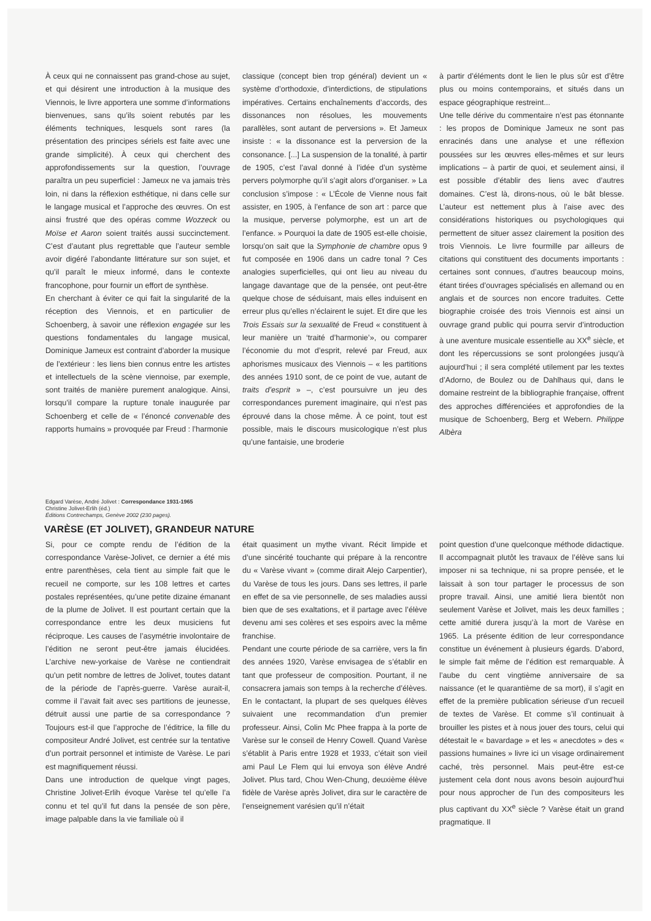À ceux qui ne connaissent pas grand-chose au sujet, et qui désirent une introduction à la musique des Viennois, le livre apportera une somme d’informations bienvenues, sans qu’ils soient rebutés par les éléments techniques, lesquels sont rares (la présentation des principes sériels est faite avec une grande simplicité). À ceux qui cherchent des approfondissements sur la question, l’ouvrage paraîtra un peu superficiel : Jameux ne va jamais très loin, ni dans la réflexion esthétique, ni dans celle sur le langage musical et l’approche des œuvres. On est ainsi frustré que des opéras comme Wozzeck ou Moïse et Aaron soient traités aussi succinctement. C’est d’autant plus regrettable que l’auteur semble avoir digéré l’abondante littérature sur son sujet, et qu’il paraît le mieux informé, dans le contexte francophone, pour fournir un effort de synthèse.
En cherchant à éviter ce qui fait la singularité de la réception des Viennois, et en particulier de Schoenberg, à savoir une réflexion engagée sur les questions fondamentales du langage musical, Dominique Jameux est contraint d’aborder la musique de l’extérieur : les liens bien connus entre les artistes et intellectuels de la scène viennoise, par exemple, sont traités de manière purement analogique. Ainsi, lorsqu’il compare la rupture tonale inaugurée par Schoenberg et celle de « l’énoncé convenable des rapports humains » provoquée par Freud : l’harmonie
classique (concept bien trop général) devient un « système d’orthodoxie, d’interdictions, de stipulations impératives. Certains enchaînements d’accords, des dissonances non résolues, les mouvements parallèles, sont autant de perversions ». Et Jameux insiste : « la dissonance est la perversion de la consonance. [...] La suspension de la tonalité, à partir de 1905, c’est l’aval donné à l’idée d’un système pervers polymorphe qu’il s’agit alors d’organiser. » La conclusion s’impose : « L’École de Vienne nous fait assister, en 1905, à l’enfance de son art : parce que la musique, perverse polymorphe, est un art de l’enfance. » Pourquoi la date de 1905 est-elle choisie, lorsqu’on sait que la Symphonie de chambre opus 9 fut composée en 1906 dans un cadre tonal ? Ces analogies superficielles, qui ont lieu au niveau du langage davantage que de la pensée, ont peut-être quelque chose de séduisant, mais elles induisent en erreur plus qu’elles n’éclairent le sujet. Et dire que les Trois Essais sur la sexualité de Freud « constituent à leur manière un ‘traité d’harmonie’», ou comparer l’économie du mot d’esprit, relevé par Freud, aux aphorismes musicaux des Viennois – « les partitions des années 1910 sont, de ce point de vue, autant de traits d’esprit » –, c’est poursuivre un jeu des correspondances purement imaginaire, qui n’est pas éprouvé dans la chose même. À ce point, tout est possible, mais le discours musicologique n’est plus qu’une fantaisie, une broderie
à partir d’éléments dont le lien le plus sûr est d’être plus ou moins contemporains, et situés dans un espace géographique restreint...
Une telle dérive du commentaire n’est pas étonnante : les propos de Dominique Jameux ne sont pas enracinés dans une analyse et une réflexion poussées sur les œuvres elles-mêmes et sur leurs implications – à partir de quoi, et seulement ainsi, il est possible d’établir des liens avec d’autres domaines. C’est là, dirons-nous, où le bât blesse. L’auteur est nettement plus à l’aise avec des considérations historiques ou psychologiques qui permettent de situer assez clairement la position des trois Viennois. Le livre fourmille par ailleurs de citations qui constituent des documents importants : certaines sont connues, d’autres beaucoup moins, étant tirées d’ouvrages spécialisés en allemand ou en anglais et de sources non encore traduites. Cette biographie croisée des trois Viennois est ainsi un ouvrage grand public qui pourra servir d’introduction à une aventure musicale essentielle au XX<sup>e</sup> siècle, et dont les répercussions se sont prolongées jusqu’à aujourd’hui ; il sera complété utilement par les textes d’Adorno, de Boulez ou de Dahlhaus qui, dans le domaine restreint de la bibliographie française, offrent des approches différenciées et approfondies de la musique de Schoenberg, Berg et Webern. Philippe Albèra
Edgard Varèse, André Jolivet : Correspondance 1931-1965
Christine Jolivet-Erlih (éd.)
Éditions Contrechamps, Genève 2002 (230 pages).
VARÈSE (ET JOLIVET), GRANDEUR NATURE
Si, pour ce compte rendu de l’édition de la correspondance Varèse-Jolivet, ce dernier a été mis entre parenthèses, cela tient au simple fait que le recueil ne comporte, sur les 108 lettres et cartes postales représentées, qu’une petite dizaine émanant de la plume de Jolivet. Il est pourtant certain que la correspondance entre les deux musiciens fut réciproque. Les causes de l’asymétrie involontaire de l’édition ne seront peut-être jamais élucidées. L’archive new-yorkaise de Varèse ne contiendrait qu’un petit nombre de lettres de Jolivet, toutes datant de la période de l’après-guerre. Varèse aurait-il, comme il l’avait fait avec ses partitions de jeunesse, détruit aussi une partie de sa correspondance ? Toujours est-il que l’approche de l’éditrice, la fille du compositeur André Jolivet, est centrée sur la tentative d’un portrait personnel et intimiste de Varèse. Le pari est magnifiquement réussi.
Dans une introduction de quelque vingt pages, Christine Jolivet-Erlih évoque Varèse tel qu’elle l’a connu et tel qu’il fut dans la pensée de son père, image palpable dans la vie familiale où il
était quasiment un mythe vivant. Récit limpide et d’une sincérité touchante qui prépare à la rencontre du « Varèse vivant » (comme dirait Alejo Carpentier), du Varèse de tous les jours. Dans ses lettres, il parle en effet de sa vie personnelle, de ses maladies aussi bien que de ses exaltations, et il partage avec l’élève devenu ami ses colères et ses espoirs avec la même franchise.
Pendant une courte période de sa carrière, vers la fin des années 1920, Varèse envisagea de s’établir en tant que professeur de composition. Pourtant, il ne consacrera jamais son temps à la recherche d’élèves. En le contactant, la plupart de ses quelques élèves suivaient une recommandation d’un premier professeur. Ainsi, Colin Mc Phee frappa à la porte de Varèse sur le conseil de Henry Cowell. Quand Varèse s’établit à Paris entre 1928 et 1933, c’était son vieil ami Paul Le Flem qui lui envoya son élève André Jolivet. Plus tard, Chou Wen-Chung, deuxième élève fidèle de Varèse après Jolivet, dira sur le caractère de l’enseignement varésien qu’il n’était
point question d’une quelconque méthode didactique. Il accompagnait plutôt les travaux de l’élève sans lui imposer ni sa technique, ni sa propre pensée, et le laissait à son tour partager le processus de son propre travail. Ainsi, une amitié liera bientôt non seulement Varèse et Jolivet, mais les deux familles ; cette amitié durera jusqu’à la mort de Varèse en 1965. La présente édition de leur correspondance constitue un événement à plusieurs égards. D’abord, le simple fait même de l’édition est remarquable. À l’aube du cent vingtième anniversaire de sa naissance (et le quarantième de sa mort), il s’agit en effet de la première publication sérieuse d’un recueil de textes de Varèse. Et comme s’il continuait à brouiller les pistes et à nous jouer des tours, celui qui détestait le « bavardage » et les « anecdotes » des « passions humaines » livre ici un visage ordinairement caché, très personnel. Mais peut-être est-ce justement cela dont nous avons besoin aujourd’hui pour nous approcher de l’un des compositeurs les plus captivant du XX<sup>e</sup> siècle ? Varèse était un grand pragmatique. Il